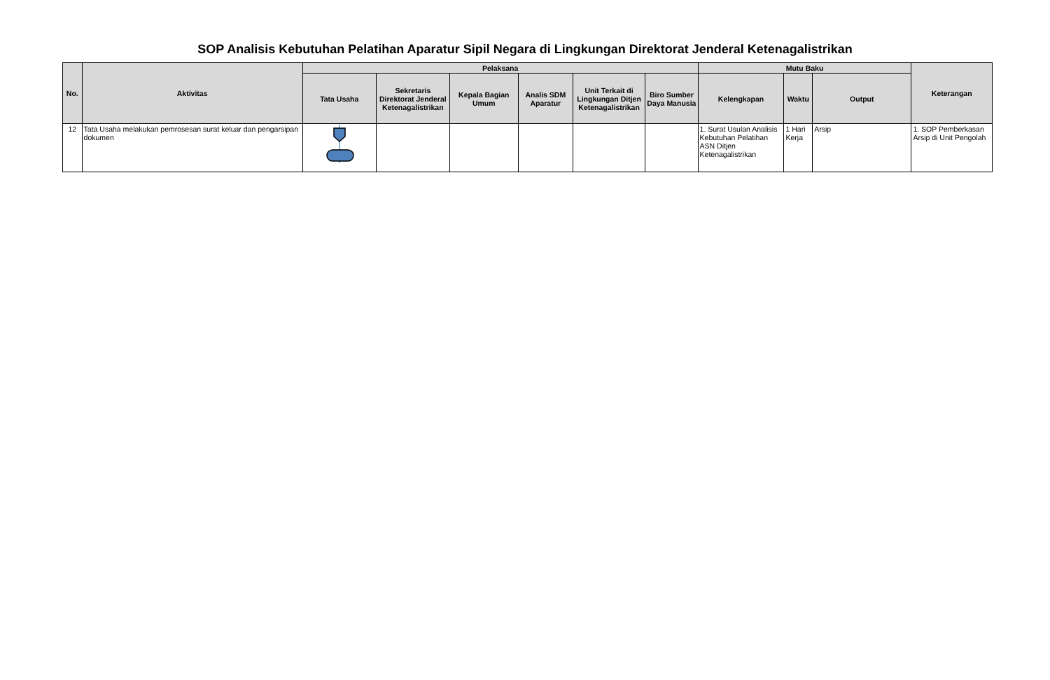SOP Analisis Kebutuhan Pelatihan Aparatur Sipil Negara di Lingkungan Direktorat Jenderal Ketenagalistrikan
| No. | Aktivitas | Pelaksana | | | | | | Mutu Baku | | | Keterangan |
| --- | --- | --- | --- | --- | --- | --- | --- | --- | --- | --- | --- |
| | | Tata Usaha | Sekretaris Direktorat Jenderal Ketenagalistrikan | Kepala Bagian Umum | Analis SDM Aparatur | Unit Terkait di Lingkungan Ditjen Ketenagalistrikan | Biro Sumber Daya Manusia | Kelengkapan | Waktu | Output | |
| 12 | Tata Usaha melakukan pemrosesan surat keluar dan pengarsipan dokumen | | | | | | | 1. Surat Usulan Analisis Kebutuhan Pelatihan ASN Ditjen Ketenagalistrikan | 1 Hari Kerja | Arsip | 1. SOP Pemberkasan Arsip di Unit Pengolah |